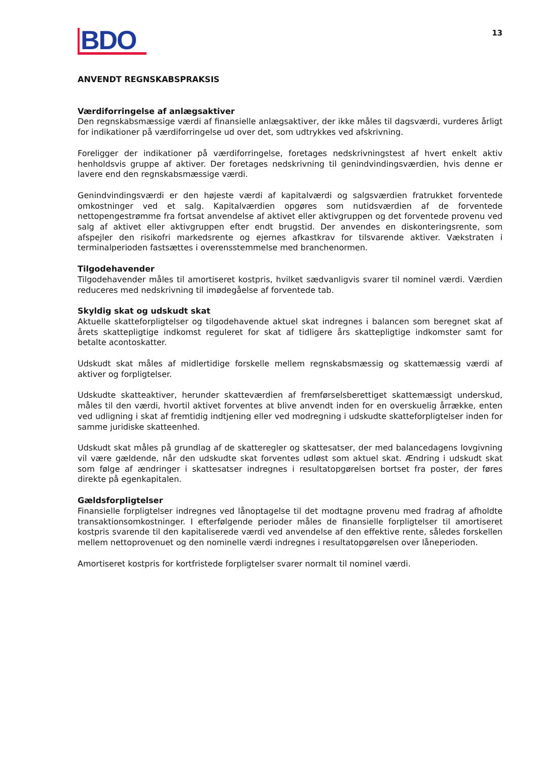BDO
13
ANVENDT REGNSKABSPRAKSIS
Værdiforringelse af anlægsaktiver
Den regnskabsmæssige værdi af finansielle anlægsaktiver, der ikke måles til dagsværdi, vurderes årligt for indikationer på værdiforringelse ud over det, som udtrykkes ved afskrivning.
Foreligger der indikationer på værdiforringelse, foretages nedskrivningstest af hvert enkelt aktiv henholdsvis gruppe af aktiver. Der foretages nedskrivning til genindvindingsværdien, hvis denne er lavere end den regnskabsmæssige værdi.
Genindvindingsværdi er den højeste værdi af kapitalværdi og salgsværdien fratrukket forventede omkostninger ved et salg. Kapitalværdien opgøres som nutidsværdien af de forventede nettopengestrømme fra fortsat anvendelse af aktivet eller aktivgruppen og det forventede provenu ved salg af aktivet eller aktivgruppen efter endt brugstid. Der anvendes en diskonteringsrente, som afspejler den risikofri markedsrente og ejernes afkastkrav for tilsvarende aktiver. Vækstraten i terminalperioden fastsættes i overensstemmelse med branchenormen.
Tilgodehavender
Tilgodehavender måles til amortiseret kostpris, hvilket sædvanligvis svarer til nominel værdi. Værdien reduceres med nedskrivning til imødegåelse af forventede tab.
Skyldig skat og udskudt skat
Aktuelle skatteforpligtelser og tilgodehavende aktuel skat indregnes i balancen som beregnet skat af årets skattepligtige indkomst reguleret for skat af tidligere års skattepligtige indkomster samt for betalte acontoskatter.
Udskudt skat måles af midlertidige forskelle mellem regnskabsmæssig og skattemæssig værdi af aktiver og forpligtelser.
Udskudte skatteaktiver, herunder skatteværdien af fremførselsberettiget skattemæssigt underskud, måles til den værdi, hvortil aktivet forventes at blive anvendt inden for en overskuelig årrække, enten ved udligning i skat af fremtidig indtjening eller ved modregning i udskudte skatteforpligtelser inden for samme juridiske skatteenhed.
Udskudt skat måles på grundlag af de skatteregler og skattesatser, der med balancedagens lovgivning vil være gældende, når den udskudte skat forventes udløst som aktuel skat. Ændring i udskudt skat som følge af ændringer i skattesatser indregnes i resultatopgørelsen bortset fra poster, der føres direkte på egenkapitalen.
Gældsforpligtelser
Finansielle forpligtelser indregnes ved lånoptagelse til det modtagne provenu med fradrag af afholdte transaktionsomkostninger. I efterfølgende perioder måles de finansielle forpligtelser til amortiseret kostpris svarende til den kapitaliserede værdi ved anvendelse af den effektive rente, således forskellen mellem nettoprovenuet og den nominelle værdi indregnes i resultatopgørelsen over låneperioden.
Amortiseret kostpris for kortfristede forpligtelser svarer normalt til nominel værdi.